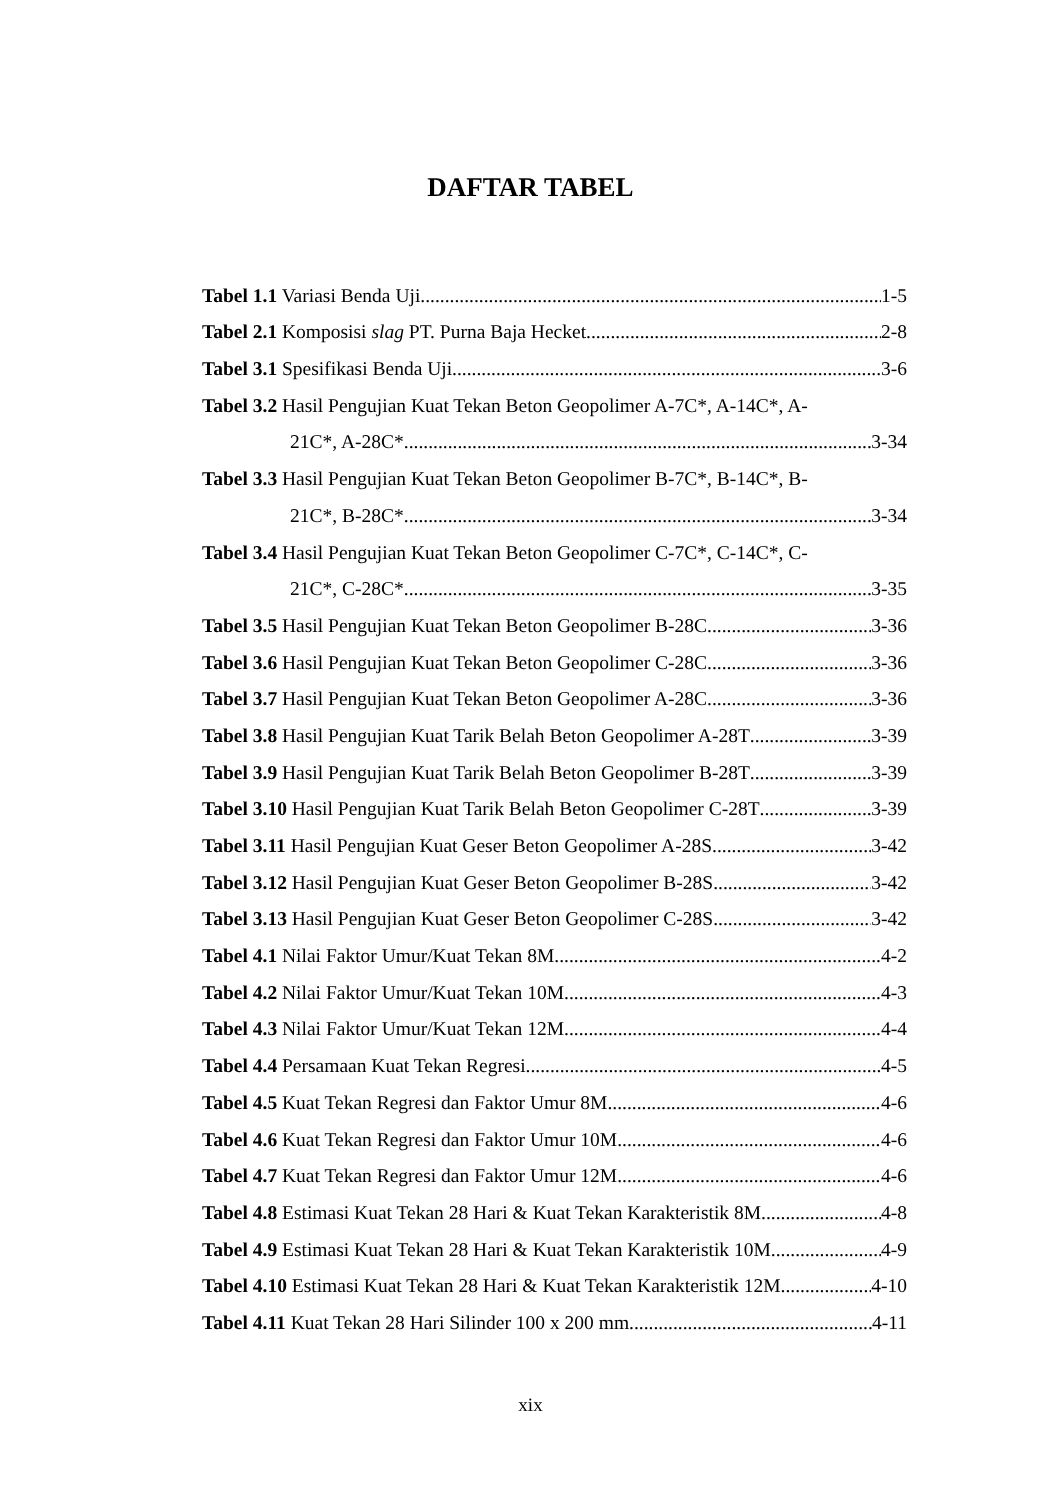DAFTAR TABEL
Tabel 1.1 Variasi Benda Uji 1-5
Tabel 2.1 Komposisi slag PT. Purna Baja Hecket 2-8
Tabel 3.1 Spesifikasi Benda Uji 3-6
Tabel 3.2 Hasil Pengujian Kuat Tekan Beton Geopolimer A-7C*, A-14C*, A-
21C*, A-28C* 3-34
Tabel 3.3 Hasil Pengujian Kuat Tekan Beton Geopolimer B-7C*, B-14C*, B-
21C*, B-28C* 3-34
Tabel 3.4 Hasil Pengujian Kuat Tekan Beton Geopolimer C-7C*, C-14C*, C-
21C*, C-28C* 3-35
Tabel 3.5 Hasil Pengujian Kuat Tekan Beton Geopolimer B-28C 3-36
Tabel 3.6 Hasil Pengujian Kuat Tekan Beton Geopolimer C-28C 3-36
Tabel 3.7 Hasil Pengujian Kuat Tekan Beton Geopolimer A-28C 3-36
Tabel 3.8 Hasil Pengujian Kuat Tarik Belah Beton Geopolimer A-28T 3-39
Tabel 3.9 Hasil Pengujian Kuat Tarik Belah Beton Geopolimer B-28T 3-39
Tabel 3.10 Hasil Pengujian Kuat Tarik Belah Beton Geopolimer C-28T 3-39
Tabel 3.11 Hasil Pengujian Kuat Geser Beton Geopolimer A-28S 3-42
Tabel 3.12 Hasil Pengujian Kuat Geser Beton Geopolimer B-28S 3-42
Tabel 3.13 Hasil Pengujian Kuat Geser Beton Geopolimer C-28S 3-42
Tabel 4.1 Nilai Faktor Umur/Kuat Tekan 8M 4-2
Tabel 4.2 Nilai Faktor Umur/Kuat Tekan 10M 4-3
Tabel 4.3 Nilai Faktor Umur/Kuat Tekan 12M 4-4
Tabel 4.4 Persamaan Kuat Tekan Regresi 4-5
Tabel 4.5 Kuat Tekan Regresi dan Faktor Umur 8M 4-6
Tabel 4.6 Kuat Tekan Regresi dan Faktor Umur 10M 4-6
Tabel 4.7 Kuat Tekan Regresi dan Faktor Umur 12M 4-6
Tabel 4.8 Estimasi Kuat Tekan 28 Hari & Kuat Tekan Karakteristik 8M 4-8
Tabel 4.9 Estimasi Kuat Tekan 28 Hari & Kuat Tekan Karakteristik 10M 4-9
Tabel 4.10 Estimasi Kuat Tekan 28 Hari & Kuat Tekan Karakteristik 12M 4-10
Tabel 4.11 Kuat Tekan 28 Hari Silinder 100 x 200 mm 4-11
xix